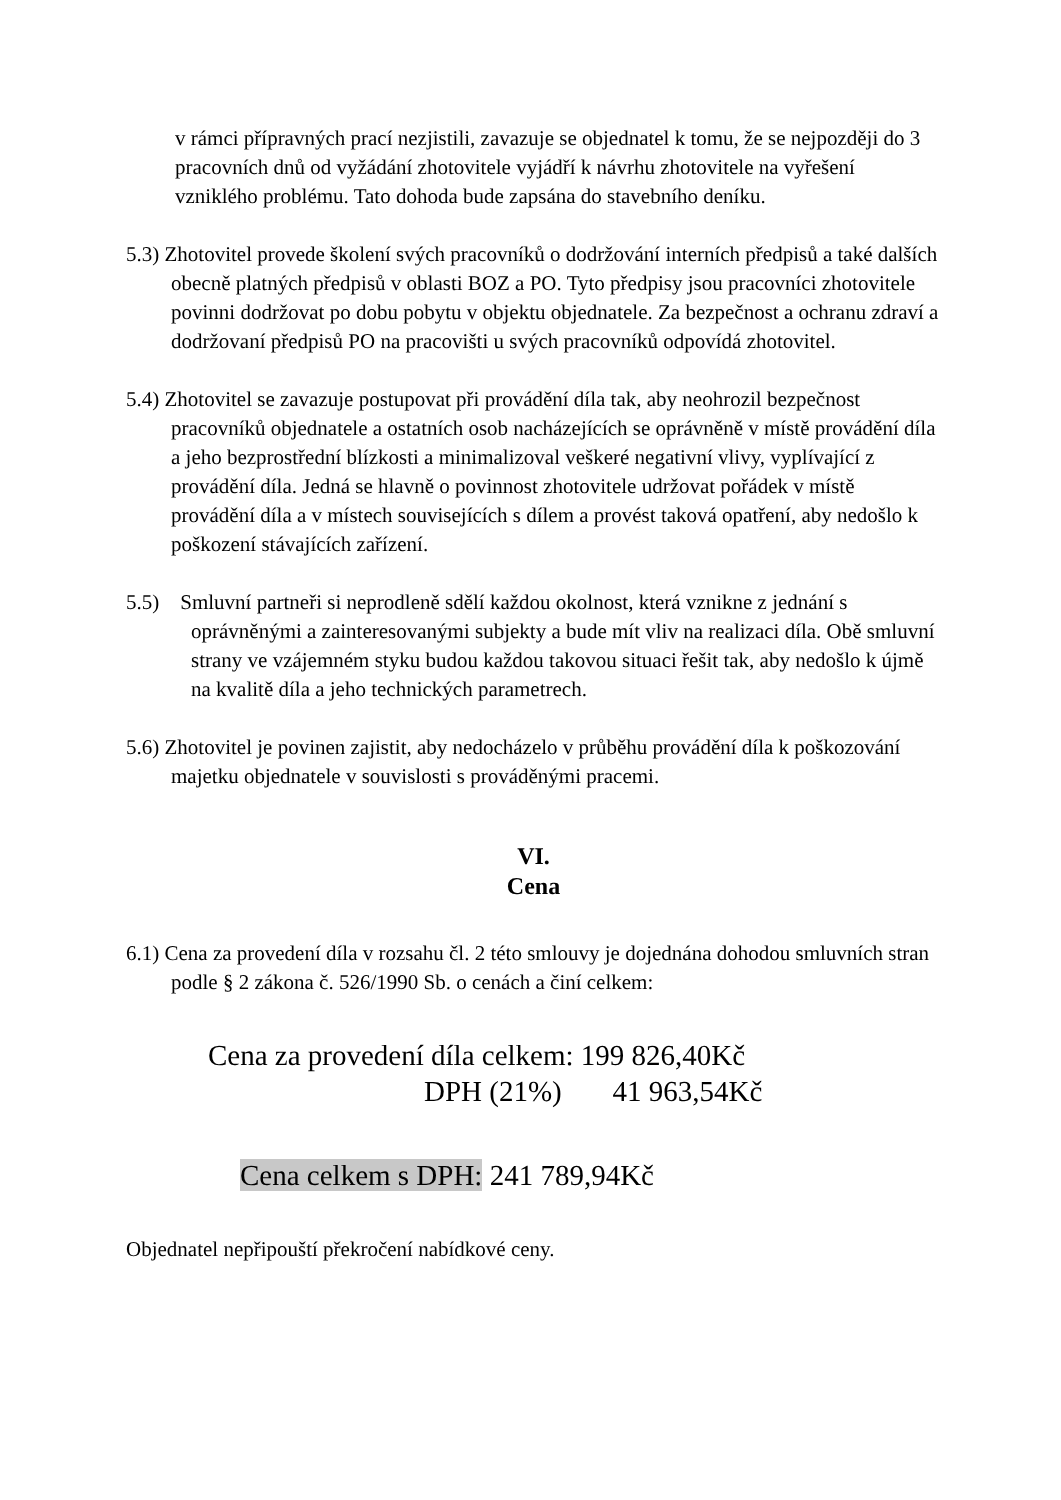v rámci přípravných prací nezjistili, zavazuje se objednatel k tomu, že se nejpozději do 3 pracovních dnů od vyžádání zhotovitele vyjádří k návrhu zhotovitele na vyřešení vzniklého problému. Tato dohoda bude zapsána do stavebního deníku.
5.3) Zhotovitel provede školení svých pracovníků o dodržování interních předpisů a také dalších obecně platných předpisů v oblasti BOZ a PO. Tyto předpisy jsou pracovníci zhotovitele povinni dodržovat po dobu pobytu v objektu objednatele. Za bezpečnost a ochranu zdraví a dodržovaní předpisů PO na pracovišti u svých pracovníků odpovídá zhotovitel.
5.4) Zhotovitel se zavazuje postupovat při provádění díla tak, aby neohrozil bezpečnost pracovníků objednatele a ostatních osob nacházejících se oprávněně v místě provádění díla a jeho bezprostřední blízkosti a minimalizoval veškeré negativní vlivy, vyplívající z provádění díla. Jedná se hlavně o povinnost zhotovitele udržovat pořádek v místě provádění díla a v místech souvisejících s dílem a provést taková opatření, aby nedošlo k poškození stávajících zařízení.
5.5) Smluvní partneři si neprodleně sdělí každou okolnost, která vznikne z jednání s oprávněnými a zainteresovanými subjekty a bude mít vliv na realizaci díla. Obě smluvní strany ve vzájemném styku budou každou takovou situaci řešit tak, aby nedošlo k újmě na kvalitě díla a jeho technických parametrech.
5.6) Zhotovitel je povinen zajistit, aby nedocházelo v průběhu provádění díla k poškozování majetku objednatele v souvislosti s prováděnými pracemi.
VI.
Cena
6.1) Cena za provedení díla v rozsahu čl. 2 této smlouvy je dojednána dohodou smluvních stran podle § 2 zákona č. 526/1990 Sb. o cenách a činí celkem:
Cena za provedení díla celkem: 199 826,40Kč
DPH (21%) 41 963,54Kč
Cena celkem s DPH: 241 789,94Kč
Objednatel nepřipouští překročení nabídkové ceny.